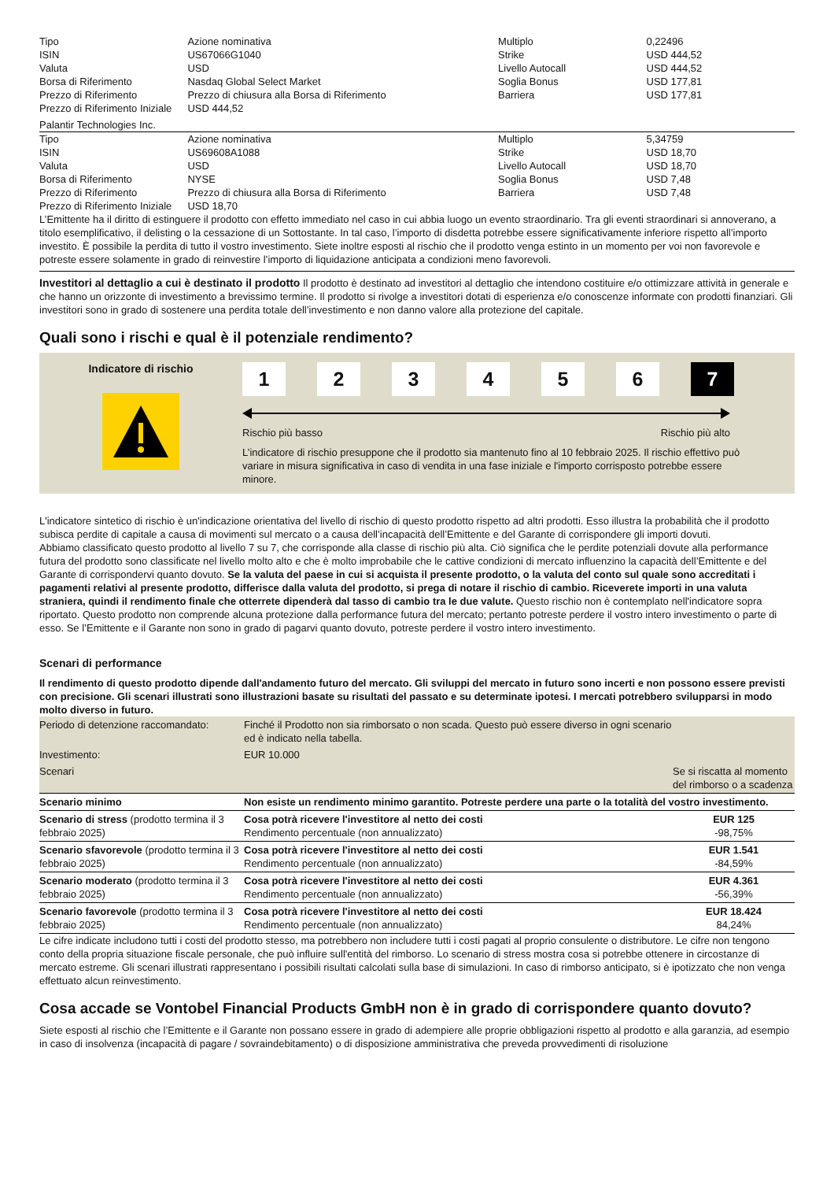| Tipo | Azione nominativa | Multiplo | 0,22496 |
| ISIN | US67066G1040 | Strike | USD 444,52 |
| Valuta | USD | Livello Autocall | USD 444,52 |
| Borsa di Riferimento | Nasdaq Global Select Market | Soglia Bonus | USD 177,81 |
| Prezzo di Riferimento | Prezzo di chiusura alla Borsa di Riferimento | Barriera | USD 177,81 |
| Prezzo di Riferimento Iniziale | USD 444,52 | | |
Palantir Technologies Inc.
| Tipo | Azione nominativa | Multiplo | 5,34759 |
| ISIN | US69608A1088 | Strike | USD 18,70 |
| Valuta | USD | Livello Autocall | USD 18,70 |
| Borsa di Riferimento | NYSE | Soglia Bonus | USD 7,48 |
| Prezzo di Riferimento | Prezzo di chiusura alla Borsa di Riferimento | Barriera | USD 7,48 |
| Prezzo di Riferimento Iniziale | USD 18,70 | | |
L’Emittente ha il diritto di estinguere il prodotto con effetto immediato nel caso in cui abbia luogo un evento straordinario. Tra gli eventi straordinari si annoverano, a titolo esemplificativo, il delisting o la cessazione di un Sottostante. In tal caso, l’importo di disdetta potrebbe essere significativamente inferiore rispetto all’importo investito. È possibile la perdita di tutto il vostro investimento. Siete inoltre esposti al rischio che il prodotto venga estinto in un momento per voi non favorevole e potreste essere solamente in grado di reinvestire l’importo di liquidazione anticipata a condizioni meno favorevoli.
Investitori al dettaglio a cui è destinato il prodotto Il prodotto è destinato ad investitori al dettaglio che intendono costituire e/o ottimizzare attività in generale e che hanno un orizzonte di investimento a brevissimo termine. Il prodotto si rivolge a investitori dotati di esperienza e/o conoscenze informate con prodotti finanziari. Gli investitori sono in grado di sostenere una perdita totale dell’investimento e non danno valore alla protezione del capitale.
Quali sono i rischi e qual è il potenziale rendimento?
Indicatore di rischio
1 2 3 4 5 6 7
Rischio più basso Rischio più alto
L’indicatore di rischio presuppone che il prodotto sia mantenuto fino al 10 febbraio 2025. Il rischio effettivo può variare in misura significativa in caso di vendita in una fase iniziale e l'importo corrisposto potrebbe essere minore.
L'indicatore sintetico di rischio è un'indicazione orientativa del livello di rischio di questo prodotto rispetto ad altri prodotti. Esso illustra la probabilità che il prodotto subisca perdite di capitale a causa di movimenti sul mercato o a causa dell’incapacità dell’Emittente e del Garante di corrispondere gli importi dovuti.
Abbiamo classificato questo prodotto al livello 7 su 7, che corrisponde alla classe di rischio più alta. Ciò significa che le perdite potenziali dovute alla performance futura del prodotto sono classificate nel livello molto alto e che è molto improbabile che le cattive condizioni di mercato influenzino la capacità dell’Emittente e del Garante di corrispondervi quanto dovuto. Se la valuta del paese in cui si acquista il presente prodotto, o la valuta del conto sul quale sono accreditati i pagamenti relativi al presente prodotto, differisce dalla valuta del prodotto, si prega di notare il rischio di cambio. Riceverete importi in una valuta straniera, quindi il rendimento finale che otterrete dipenderà dal tasso di cambio tra le due valute. Questo rischio non è contemplato nell'indicatore sopra riportato. Questo prodotto non comprende alcuna protezione dalla performance futura del mercato; pertanto potreste perdere il vostro intero investimento o parte di esso. Se l’Emittente e il Garante non sono in grado di pagarvi quanto dovuto, potreste perdere il vostro intero investimento.
Scenari di performance
Il rendimento di questo prodotto dipende dall'andamento futuro del mercato. Gli sviluppi del mercato in futuro sono incerti e non possono essere previsti con precisione. Gli scenari illustrati sono illustrazioni basate su risultati del passato e su determinate ipotesi. I mercati potrebbero svilupparsi in modo molto diverso in futuro.
| Periodo di detenzione raccomandato: | Finché il Prodotto non sia rimborsato o non scada. Questo può essere diverso in ogni scenario ed è indicato nella tabella. | |
| Investimento: | EUR 10.000 | |
| Scenari | | Se si riscatta al momento del rimborso o a scadenza |
| Scenario minimo | Non esiste un rendimento minimo garantito. Potreste perdere una parte o la totalità del vostro investimento. | |
| Scenario di stress (prodotto termina il 3 febbraio 2025) | Cosa potrà ricevere l'investitore al netto dei costi Rendimento percentuale (non annualizzato) | EUR 125 -98,75% |
| Scenario sfavorevole (prodotto termina il 3 febbraio 2025) | Cosa potrà ricevere l'investitore al netto dei costi Rendimento percentuale (non annualizzato) | EUR 1.541 -84,59% |
| Scenario moderato (prodotto termina il 3 febbraio 2025) | Cosa potrà ricevere l'investitore al netto dei costi Rendimento percentuale (non annualizzato) | EUR 4.361 -56,39% |
| Scenario favorevole (prodotto termina il 3 febbraio 2025) | Cosa potrà ricevere l'investitore al netto dei costi Rendimento percentuale (non annualizzato) | EUR 18.424 84,24% |
Le cifre indicate includono tutti i costi del prodotto stesso, ma potrebbero non includere tutti i costi pagati al proprio consulente o distributore. Le cifre non tengono conto della propria situazione fiscale personale, che può influire sull'entità del rimborso. Lo scenario di stress mostra cosa si potrebbe ottenere in circostanze di mercato estreme. Gli scenari illustrati rappresentano i possibili risultati calcolati sulla base di simulazioni. In caso di rimborso anticipato, si è ipotizzato che non venga effettuato alcun reinvestimento.
Cosa accade se Vontobel Financial Products GmbH non è in grado di corrispondere quanto dovuto?
Siete esposti al rischio che l’Emittente e il Garante non possano essere in grado di adempiere alle proprie obbligazioni rispetto al prodotto e alla garanzia, ad esempio in caso di insolvenza (incapacità di pagare / sovraindebitamento) o di disposizione amministrativa che preveda provvedimenti di risoluzione